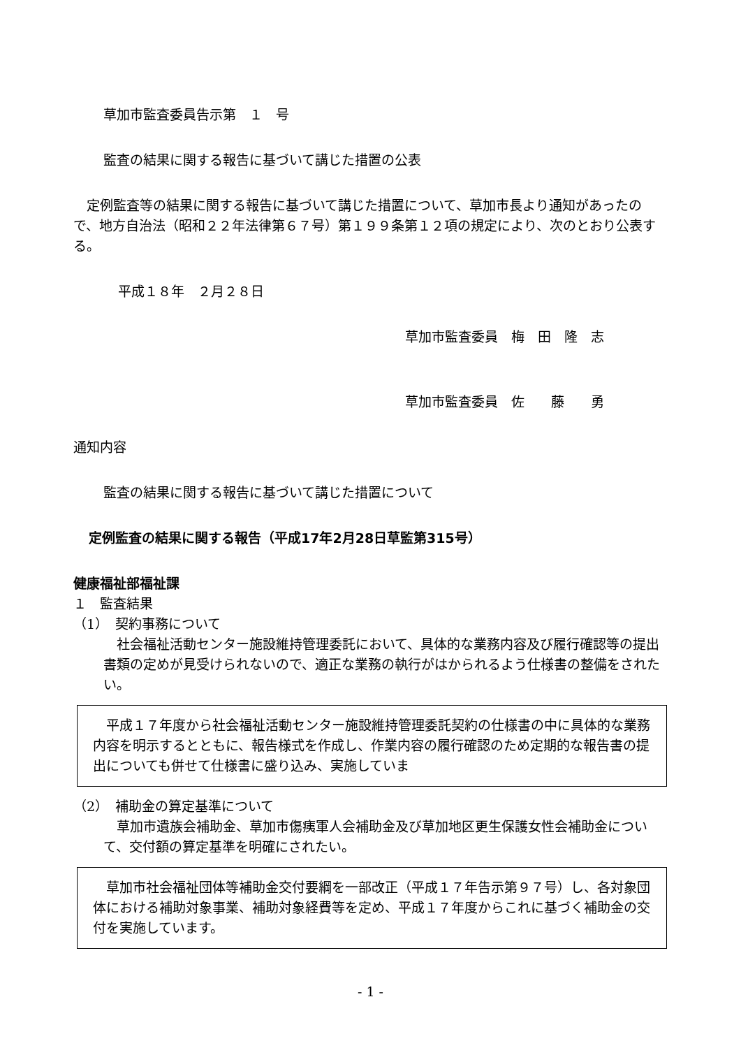草加市監査委員告示第　１　号
監査の結果に関する報告に基づいて講じた措置の公表
　定例監査等の結果に関する報告に基づいて講じた措置について、草加市長より通知があったので、地方自治法（昭和２２年法律第６７号）第１９９条第１２項の規定により、次のとおり公表する。
平成１８年　２月２８日
草加市監査委員　梅　田　隆　志
草加市監査委員　佐　　藤　　勇
通知内容
監査の結果に関する報告に基づいて講じた措置について
定例監査の結果に関する報告（平成17年2月28日草監第315号）
健康福祉部福祉課
１　監査結果
（1）　契約事務について
　社会福祉活動センター施設維持管理委託において、具体的な業務内容及び履行確認等の提出書類の定めが見受けられないので、適正な業務の執行がはかられるよう仕様書の整備をされたい。
　平成１７年度から社会福祉活動センター施設維持管理委託契約の仕様書の中に具体的な業務内容を明示するとともに、報告様式を作成し、作業内容の履行確認のため定期的な報告書の提出についても併せて仕様書に盛り込み、実施していま
（2）　補助金の算定基準について
　草加市遺族会補助金、草加市傷痍軍人会補助金及び草加地区更生保護女性会補助金について、交付額の算定基準を明確にされたい。
　草加市社会福祉団体等補助金交付要綱を一部改正（平成１７年告示第９７号）し、各対象団体における補助対象事業、補助対象経費等を定め、平成１７年度からこれに基づく補助金の交付を実施しています。
- 1 -